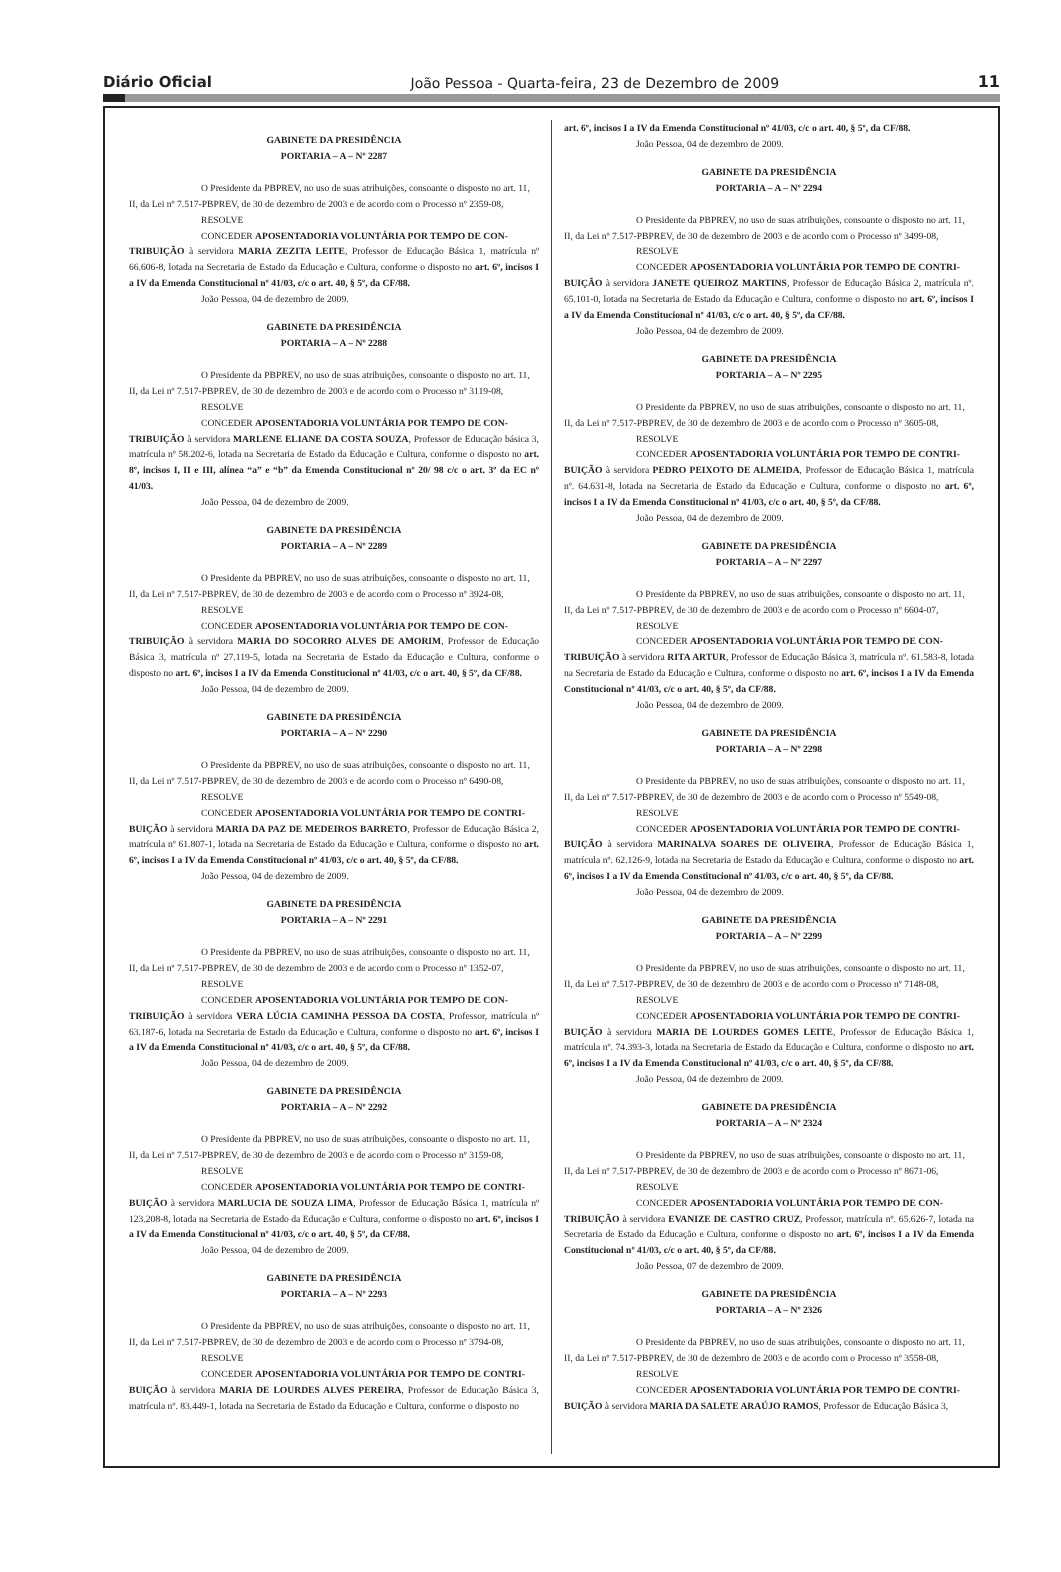Diário Oficial João Pessoa - Quarta-feira, 23 de Dezembro de 2009 11
GABINETE DA PRESIDÊNCIA
PORTARIA – A – Nº 2287
O Presidente da PBPREV, no uso de suas atribuições, consoante o disposto no art. 11,
II, da Lei nº 7.517-PBPREV, de 30 de dezembro de 2003 e de acordo com o Processo nº 2359-08,
RESOLVE
CONCEDER APOSENTADORIA VOLUNTÁRIA POR TEMPO DE CON-
TRIBUIÇÃO à servidora MARIA ZEZITA LEITE, Professor de Educação Básica 1, matrícula nº 66.606-8, lotada na Secretaria de Estado da Educação e Cultura, conforme o disposto no art. 6º, incisos I a IV da Emenda Constitucional nº 41/03, c/c o art. 40, § 5º, da CF/88.
João Pessoa, 04 de dezembro de 2009.
GABINETE DA PRESIDÊNCIA
PORTARIA – A – Nº 2288
O Presidente da PBPREV, no uso de suas atribuições, consoante o disposto no art. 11,
II, da Lei nº 7.517-PBPREV, de 30 de dezembro de 2003 e de acordo com o Processo nº 3119-08,
RESOLVE
CONCEDER APOSENTADORIA VOLUNTÁRIA POR TEMPO DE CON-
TRIBUIÇÃO à servidora MARLENE ELIANE DA COSTA SOUZA, Professor de Educação básica 3, matrícula nº 58.202-6, lotada na Secretaria de Estado da Educação e Cultura, conforme o disposto no art. 8º, incisos I, II e III, alínea “a” e “b” da Emenda Constitucional nº 20/ 98 c/c o art. 3º da EC nº 41/03.
João Pessoa, 04 de dezembro de 2009.
GABINETE DA PRESIDÊNCIA
PORTARIA – A – Nº 2289
O Presidente da PBPREV, no uso de suas atribuições, consoante o disposto no art. 11,
II, da Lei nº 7.517-PBPREV, de 30 de dezembro de 2003 e de acordo com o Processo nº 3924-08,
RESOLVE
CONCEDER APOSENTADORIA VOLUNTÁRIA POR TEMPO DE CON-
TRIBUIÇÃO à servidora MARIA DO SOCORRO ALVES DE AMORIM, Professor de Educação Básica 3, matrícula nº 27.119-5, lotada na Secretaria de Estado da Educação e Cultura, conforme o disposto no art. 6º, incisos I a IV da Emenda Constitucional nº 41/03, c/c o art. 40, § 5º, da CF/88.
João Pessoa, 04 de dezembro de 2009.
GABINETE DA PRESIDÊNCIA
PORTARIA – A – Nº 2290
O Presidente da PBPREV, no uso de suas atribuições, consoante o disposto no art. 11,
II, da Lei nº 7.517-PBPREV, de 30 de dezembro de 2003 e de acordo com o Processo nº 6490-08,
RESOLVE
CONCEDER APOSENTADORIA VOLUNTÁRIA POR TEMPO DE CONTRI-
BUIÇÃO à servidora MARIA DA PAZ DE MEDEIROS BARRETO, Professor de Educação Básica 2, matrícula nº 61.807-1, lotada na Secretaria de Estado da Educação e Cultura, conforme o disposto no art. 6º, incisos I a IV da Emenda Constitucional nº 41/03, c/c o art. 40, § 5º, da CF/88.
João Pessoa, 04 de dezembro de 2009.
GABINETE DA PRESIDÊNCIA
PORTARIA – A – Nº 2291
O Presidente da PBPREV, no uso de suas atribuições, consoante o disposto no art. 11,
II, da Lei nº 7.517-PBPREV, de 30 de dezembro de 2003 e de acordo com o Processo nº 1352-07,
RESOLVE
CONCEDER APOSENTADORIA VOLUNTÁRIA POR TEMPO DE CON-
TRIBUIÇÃO à servidora VERA LÚCIA CAMINHA PESSOA DA COSTA, Professor, matrícula nº 63.187-6, lotada na Secretaria de Estado da Educação e Cultura, conforme o disposto no art. 6º, incisos I a IV da Emenda Constitucional nº 41/03, c/c o art. 40, § 5º, da CF/88.
João Pessoa, 04 de dezembro de 2009.
GABINETE DA PRESIDÊNCIA
PORTARIA – A – Nº 2292
O Presidente da PBPREV, no uso de suas atribuições, consoante o disposto no art. 11,
II, da Lei nº 7.517-PBPREV, de 30 de dezembro de 2003 e de acordo com o Processo nº 3159-08,
RESOLVE
CONCEDER APOSENTADORIA VOLUNTÁRIA POR TEMPO DE CONTRI-
BUIÇÃO à servidora MARLUCIA DE SOUZA LIMA, Professor de Educação Básica 1, matrícula nº 123.208-8, lotada na Secretaria de Estado da Educação e Cultura, conforme o disposto no art. 6º, incisos I a IV da Emenda Constitucional nº 41/03, c/c o art. 40, § 5º, da CF/88.
João Pessoa, 04 de dezembro de 2009.
GABINETE DA PRESIDÊNCIA
PORTARIA – A – Nº 2293
O Presidente da PBPREV, no uso de suas atribuições, consoante o disposto no art. 11,
II, da Lei nº 7.517-PBPREV, de 30 de dezembro de 2003 e de acordo com o Processo nº 3794-08,
RESOLVE
CONCEDER APOSENTADORIA VOLUNTÁRIA POR TEMPO DE CONTRI-
BUIÇÃO à servidora MARIA DE LOURDES ALVES PEREIRA, Professor de Educação Básica 3, matrícula nº. 83.449-1, lotada na Secretaria de Estado da Educação e Cultura, conforme o disposto no
art. 6º, incisos I a IV da Emenda Constitucional nº 41/03, c/c o art. 40, § 5º, da CF/88.
João Pessoa, 04 de dezembro de 2009.
GABINETE DA PRESIDÊNCIA
PORTARIA – A – Nº 2294
O Presidente da PBPREV, no uso de suas atribuições, consoante o disposto no art. 11,
II, da Lei nº 7.517-PBPREV, de 30 de dezembro de 2003 e de acordo com o Processo nº 3499-08,
RESOLVE
CONCEDER APOSENTADORIA VOLUNTÁRIA POR TEMPO DE CONTRI-
BUIÇÃO à servidora JANETE QUEIROZ MARTINS, Professor de Educação Básica 2, matrícula nº. 65.101-0, lotada na Secretaria de Estado da Educação e Cultura, conforme o disposto no art. 6º, incisos I a IV da Emenda Constitucional nº 41/03, c/c o art. 40, § 5º, da CF/88.
João Pessoa, 04 de dezembro de 2009.
GABINETE DA PRESIDÊNCIA
PORTARIA – A – Nº 2295
O Presidente da PBPREV, no uso de suas atribuições, consoante o disposto no art. 11,
II, da Lei nº 7.517-PBPREV, de 30 de dezembro de 2003 e de acordo com o Processo nº 3605-08,
RESOLVE
CONCEDER APOSENTADORIA VOLUNTÁRIA POR TEMPO DE CONTRI-
BUIÇÃO à servidora PEDRO PEIXOTO DE ALMEIDA, Professor de Educação Básica 1, matrícula nº. 64.631-8, lotada na Secretaria de Estado da Educação e Cultura, conforme o disposto no art. 6º, incisos I a IV da Emenda Constitucional nº 41/03, c/c o art. 40, § 5º, da CF/88.
João Pessoa, 04 de dezembro de 2009.
GABINETE DA PRESIDÊNCIA
PORTARIA – A – Nº 2297
O Presidente da PBPREV, no uso de suas atribuições, consoante o disposto no art. 11,
II, da Lei nº 7.517-PBPREV, de 30 de dezembro de 2003 e de acordo com o Processo nº 6604-07,
RESOLVE
CONCEDER APOSENTADORIA VOLUNTÁRIA POR TEMPO DE CON-
TRIBUIÇÃO à servidora RITA ARTUR, Professor de Educação Básica 3, matrícula nº. 61.583-8, lotada na Secretaria de Estado da Educação e Cultura, conforme o disposto no art. 6º, incisos I a IV da Emenda Constitucional nº 41/03, c/c o art. 40, § 5º, da CF/88.
João Pessoa, 04 de dezembro de 2009.
GABINETE DA PRESIDÊNCIA
PORTARIA – A – Nº 2298
O Presidente da PBPREV, no uso de suas atribuições, consoante o disposto no art. 11,
II, da Lei nº 7.517-PBPREV, de 30 de dezembro de 2003 e de acordo com o Processo nº 5549-08,
RESOLVE
CONCEDER APOSENTADORIA VOLUNTÁRIA POR TEMPO DE CONTRI-
BUIÇÃO à servidora MARINALVA SOARES DE OLIVEIRA, Professor de Educação Básica 1, matrícula nº. 62.126-9, lotada na Secretaria de Estado da Educação e Cultura, conforme o disposto no art. 6º, incisos I a IV da Emenda Constitucional nº 41/03, c/c o art. 40, § 5º, da CF/88.
João Pessoa, 04 de dezembro de 2009.
GABINETE DA PRESIDÊNCIA
PORTARIA – A – Nº 2299
O Presidente da PBPREV, no uso de suas atribuições, consoante o disposto no art. 11,
II, da Lei nº 7.517-PBPREV, de 30 de dezembro de 2003 e de acordo com o Processo nº 7148-08,
RESOLVE
CONCEDER APOSENTADORIA VOLUNTÁRIA POR TEMPO DE CONTRI-
BUIÇÃO à servidora MARIA DE LOURDES GOMES LEITE, Professor de Educação Básica 1, matrícula nº. 74.393-3, lotada na Secretaria de Estado da Educação e Cultura, conforme o disposto no art. 6º, incisos I a IV da Emenda Constitucional nº 41/03, c/c o art. 40, § 5º, da CF/88.
João Pessoa, 04 de dezembro de 2009.
GABINETE DA PRESIDÊNCIA
PORTARIA – A – Nº 2324
O Presidente da PBPREV, no uso de suas atribuições, consoante o disposto no art. 11,
II, da Lei nº 7.517-PBPREV, de 30 de dezembro de 2003 e de acordo com o Processo nº 8671-06,
RESOLVE
CONCEDER APOSENTADORIA VOLUNTÁRIA POR TEMPO DE CON-
TRIBUIÇÃO à servidora EVANIZE DE CASTRO CRUZ, Professor, matrícula nº. 65.626-7, lotada na Secretaria de Estado da Educação e Cultura, conforme o disposto no art. 6º, incisos I a IV da Emenda Constitucional nº 41/03, c/c o art. 40, § 5º, da CF/88.
João Pessoa, 07 de dezembro de 2009.
GABINETE DA PRESIDÊNCIA
PORTARIA – A – Nº 2326
O Presidente da PBPREV, no uso de suas atribuições, consoante o disposto no art. 11,
II, da Lei nº 7.517-PBPREV, de 30 de dezembro de 2003 e de acordo com o Processo nº 3558-08,
RESOLVE
CONCEDER APOSENTADORIA VOLUNTÁRIA POR TEMPO DE CONTRI-
BUIÇÃO à servidora MARIA DA SALETE ARAÚJO RAMOS, Professor de Educação Básica 3,